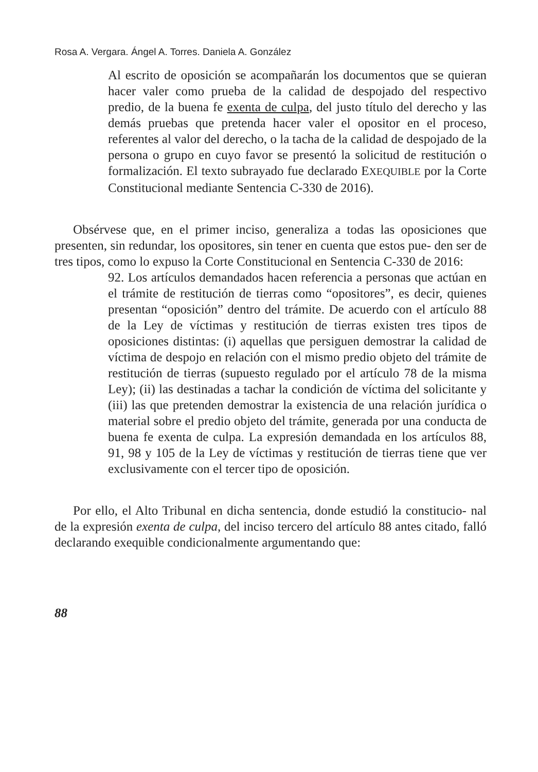Rosa A. Vergara. Ángel A. Torres. Daniela A. González
Al escrito de oposición se acompañarán los documentos que se quieran hacer valer como prueba de la calidad de despojado del respectivo predio, de la buena fe exenta de culpa, del justo título del derecho y las demás pruebas que pretenda hacer valer el opositor en el proceso, referentes al valor del derecho, o la tacha de la calidad de despojado de la persona o grupo en cuyo favor se presentó la solicitud de restitución o formalización. El texto subrayado fue declarado EXEQUIBLE por la Corte Constitucional mediante Sentencia C-330 de 2016).
Obsérvese que, en el primer inciso, generaliza a todas las oposiciones que presenten, sin redundar, los opositores, sin tener en cuenta que estos pue- den ser de tres tipos, como lo expuso la Corte Constitucional en Sentencia C-330 de 2016:
92. Los artículos demandados hacen referencia a personas que actúan en el trámite de restitución de tierras como “opositores”, es decir, quienes presentan “oposición” dentro del trámite. De acuerdo con el artículo 88 de la Ley de víctimas y restitución de tierras existen tres tipos de oposiciones distintas: (i) aquellas que persiguen demostrar la calidad de víctima de despojo en relación con el mismo predio objeto del trámite de restitución de tierras (supuesto regulado por el artículo 78 de la misma Ley); (ii) las destinadas a tachar la condición de víctima del solicitante y (iii) las que pretenden demostrar la existencia de una relación jurídica o material sobre el predio objeto del trámite, generada por una conducta de buena fe exenta de culpa. La expresión demandada en los artículos 88, 91, 98 y 105 de la Ley de víctimas y restitución de tierras tiene que ver exclusivamente con el tercer tipo de oposición.
Por ello, el Alto Tribunal en dicha sentencia, donde estudió la constitucio- nal de la expresión exenta de culpa, del inciso tercero del artículo 88 antes citado, falló declarando exequible condicionalmente argumentando que:
88